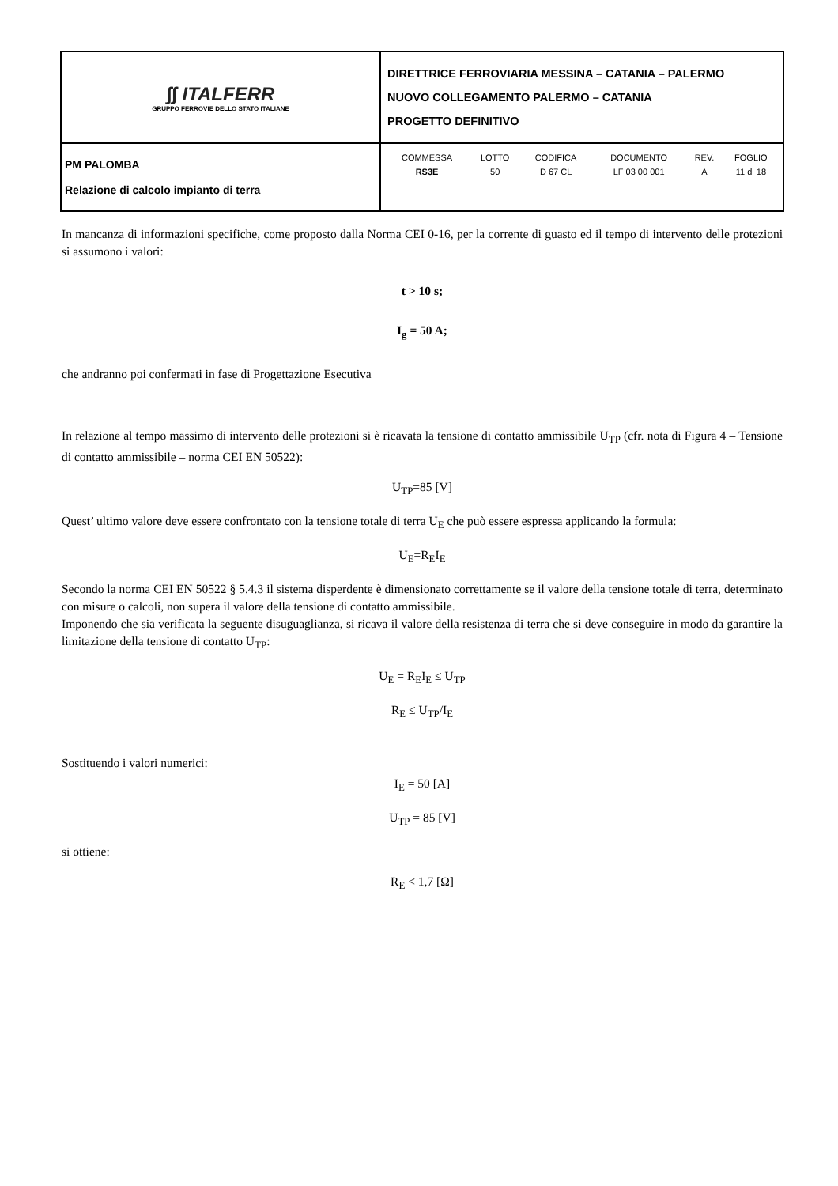| ∫∫ ITALFERR GRUPPO FERROVIE DELLO STATO ITALIANE | DIRETTRICE FERROVIARIA MESSINA – CATANIA – PALERMO NUOVO COLLEGAMENTO PALERMO – CATANIA PROGETTO DEFINITIVO |
| PM PALOMBA Relazione di calcolo impianto di terra | / COMMESSA / LOTTO / CODIFICA / DOCUMENTO / REV. / FOGLIO / / RS3E / 50 / D 67 CL / LF 03 00 001 / A / 11 di 18 / |
In mancanza di informazioni specifiche, come proposto dalla Norma CEI 0-16, per la corrente di guasto ed il tempo di intervento delle protezioni si assumono i valori:
t > 10 s;
I<sub>g</sub> = 50 A;
che andranno poi confermati in fase di Progettazione Esecutiva
In relazione al tempo massimo di intervento delle protezioni si è ricavata la tensione di contatto ammissibile U<sub>TP</sub> (cfr. nota di Figura 4 – Tensione di contatto ammissibile – norma CEI EN 50522):
U<sub>TP</sub>=85 [V]
Quest’ ultimo valore deve essere confrontato con la tensione totale di terra U<sub>E</sub> che può essere espressa applicando la formula:
U<sub>E</sub>=R<sub>E</sub>I<sub>E</sub>
Secondo la norma CEI EN 50522 § 5.4.3 il sistema disperdente è dimensionato correttamente se il valore della tensione totale di terra, determinato con misure o calcoli, non supera il valore della tensione di contatto ammissibile.
Imponendo che sia verificata la seguente disuguaglianza, si ricava il valore della resistenza di terra che si deve conseguire in modo da garantire la limitazione della tensione di contatto U<sub>TP</sub>:
U<sub>E</sub> = R<sub>E</sub>I<sub>E</sub> ≤ U<sub>TP</sub>
R<sub>E</sub> ≤ U<sub>TP</sub>/I<sub>E</sub>
Sostituendo i valori numerici:
I<sub>E</sub> = 50 [A]
U<sub>TP</sub> = 85 [V]
si ottiene:
R<sub>E</sub> < 1,7 [Ω]